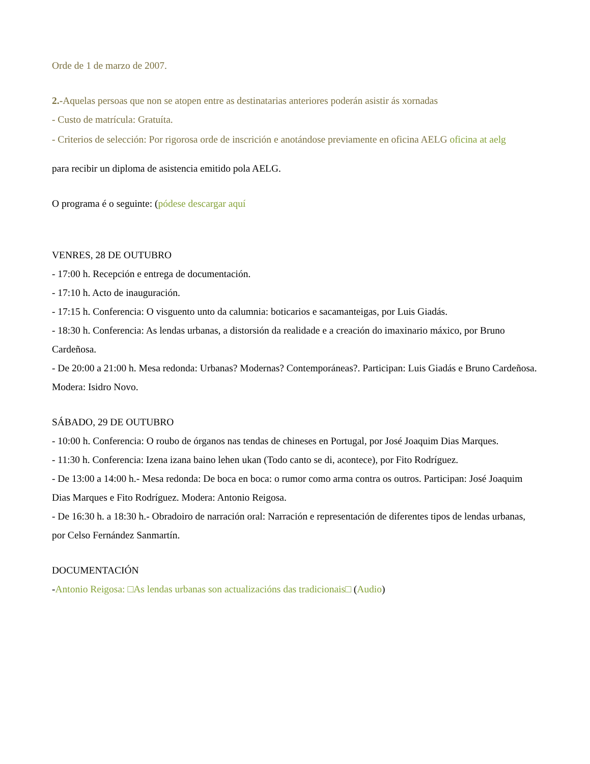Orde de 1 de marzo de 2007.
2.-Aquelas persoas que non se atopen entre as destinatarias anteriores poderán asistir ás xornadas
- Custo de matrícula: Gratuíta.
- Criterios de selección: Por rigorosa orde de inscrición e anotándose previamente en oficina AELG oficina at aelg
para recibir un diploma de asistencia emitido pola AELG.
O programa é o seguinte: (pódese descargar aquí
VENRES, 28 DE OUTUBRO
- 17:00 h. Recepción e entrega de documentación.
- 17:10 h. Acto de inauguración.
- 17:15 h. Conferencia: O visguento unto da calumnia: boticarios e sacamanteigas, por Luis Giadás.
- 18:30 h. Conferencia: As lendas urbanas, a distorsión da realidade e a creación do imaxinario máxico, por Bruno Cardeñosa.
- De 20:00 a 21:00 h. Mesa redonda: Urbanas? Modernas? Contemporáneas?. Participan: Luis Giadás e Bruno Cardeñosa. Modera: Isidro Novo.
SÁBADO, 29 DE OUTUBRO
- 10:00 h. Conferencia: O roubo de órganos nas tendas de chineses en Portugal, por José Joaquim Dias Marques.
- 11:30 h. Conferencia: Izena izana baino lehen ukan (Todo canto se di, acontece), por Fito Rodríguez.
- De 13:00 a 14:00 h.- Mesa redonda: De boca en boca: o rumor como arma contra os outros. Participan: José Joaquim Dias Marques e Fito Rodríguez. Modera: Antonio Reigosa.
- De 16:30 h. a 18:30 h.- Obradoiro de narración oral: Narración e representación de diferentes tipos de lendas urbanas, por Celso Fernández Sanmartín.
DOCUMENTACIÓN
-Antonio Reigosa: □As lendas urbanas son actualizacións das tradicionais□ (Audio)